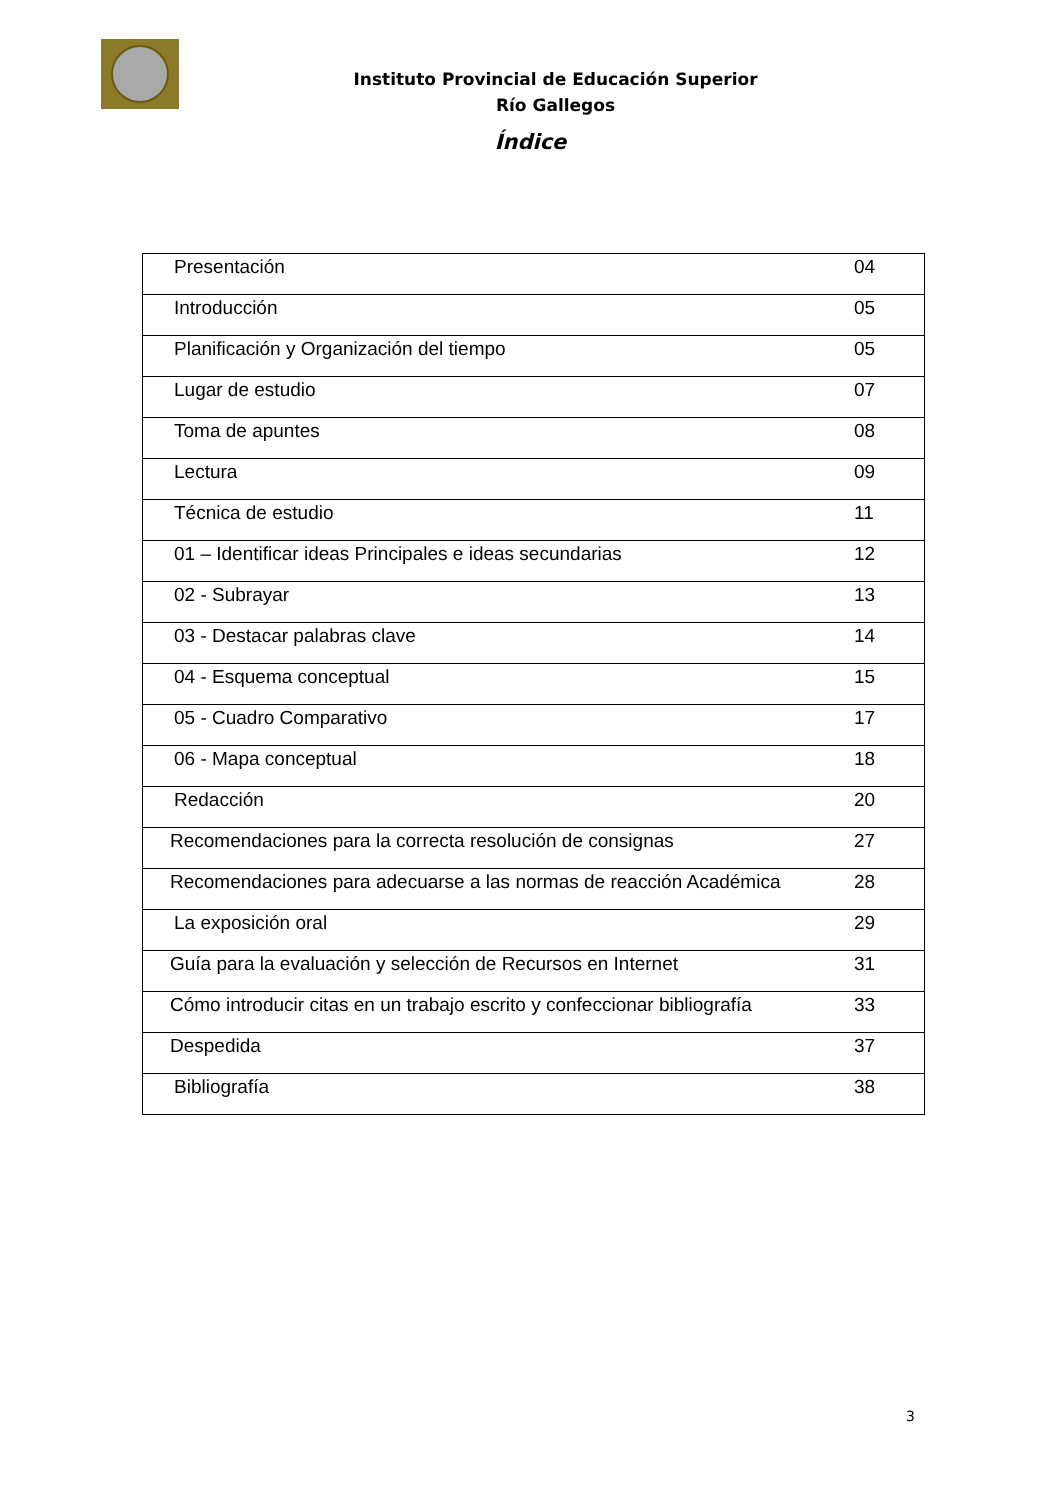Instituto Provincial de Educación Superior
Río Gallegos
Índice
| Presentación | 04 |
| Introducción | 05 |
| Planificación y Organización del tiempo | 05 |
| Lugar de estudio | 07 |
| Toma de apuntes | 08 |
| Lectura | 09 |
| Técnica de estudio | 11 |
| 01 – Identificar ideas Principales e ideas secundarias | 12 |
| 02 - Subrayar | 13 |
| 03 - Destacar palabras clave | 14 |
| 04 - Esquema conceptual | 15 |
| 05 - Cuadro Comparativo | 17 |
| 06 - Mapa conceptual | 18 |
| Redacción | 20 |
| Recomendaciones para la correcta resolución de consignas | 27 |
| Recomendaciones para adecuarse a las normas de reacción Académica | 28 |
| La exposición oral | 29 |
| Guía para la evaluación y selección de Recursos en Internet | 31 |
| Cómo introducir citas en un trabajo escrito y confeccionar bibliografía | 33 |
| Despedida | 37 |
| Bibliografía | 38 |
3